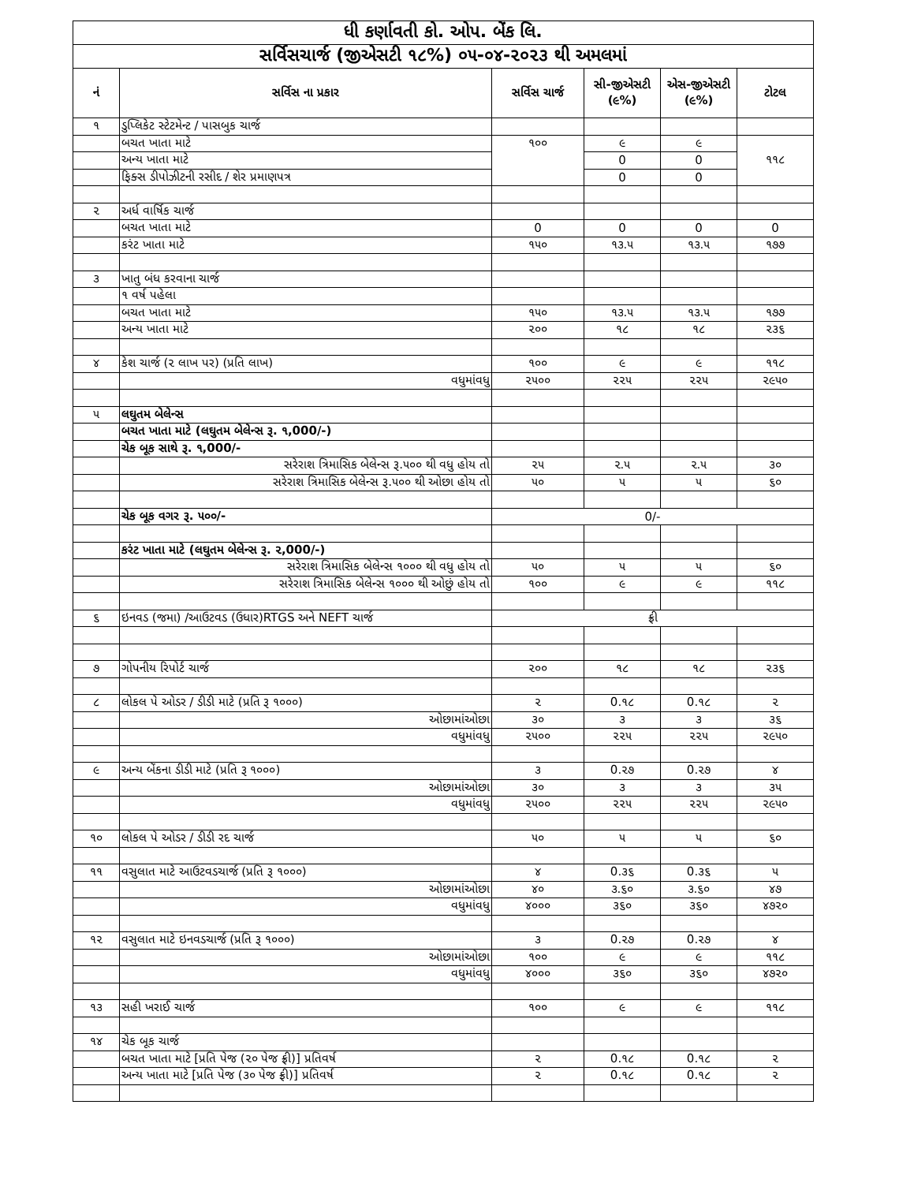| ધી કર્ણાવતી કો. ઓપ. બેંક લિ. | | | | | |
| સર્વિસચાર્જ (જીએસટી ૧૮%) ૦૫-૦૪-૨૦૨૩ થી અમલમાં | | | | | |
| નં | સર્વિસ ના પ્રકાર | સર્વિસ ચાર્જ | સી-જીએસટી (૯%) | એસ-જીએસટી (૯%) | ટોટલ |
| ૧ | ડુપ્લિકેટ સ્ટેટમેન્ટ / પાસબુક ચાર્જ | | | | |
| | બચત ખાતા માટે | ૧૦૦ | ૯ | ૯ | ૧૧૮ |
| | અન્ય ખાતા માટે | | 0 | 0 | |
| | ફિક્સ ડીપોઝીટની રસીદ / શેર પ્રમાણપત્ર | | 0 | 0 | |
| ૨ | અર્ધ વાર્ષિક ચાર્જ | | | | |
| | બચત ખાતા માટે | 0 | 0 | 0 | 0 |
| | કરંટ ખાતા માટે | ૧૫૦ | ૧૩.૫ | ૧૩.૫ | ૧૭૭ |
| ૩ | ખાતુ બંધ કરવાના ચાર્જ | | | | |
| | ૧ વર્ષ પહેલા | | | | |
| | બચત ખાતા માટે | ૧૫૦ | ૧૩.૫ | ૧૩.૫ | ૧૭૭ |
| | અન્ય ખાતા માટે | ૨૦૦ | ૧૮ | ૧૮ | ૨૩૬ |
| ૪ | કેશ ચાર્જ (૨ લાખ પર) (પ્રતિ લાખ) | ૧૦૦ | ૯ | ૯ | ૧૧૮ |
| | વધુમાંવધુ | ૨૫૦૦ | ૨૨૫ | ૨૨૫ | ૨૯૫૦ |
| ૫ | લઘુતમ બેલેન્સ | | | | |
| | બચત ખાતા માટે (લઘુતમ બેલેન્સ રૂ. ૧,000/-) | | | | |
| | ચેક બૂક સાથે રૂ. ૧,000/- | | | | |
| | સરેરાશ ત્રિમાસિક બેલેન્સ રૂ.૫૦૦ થી વધુ હોય તો | ૨૫ | ૨.૫ | ૨.૫ | ૩૦ |
| | સરેરાશ ત્રિમાસિક બેલેન્સ રૂ.૫૦૦ થી ઓછા હોય તો | ૫૦ | ૫ | ૫ | ૬૦ |
| | ચેક બૂક વગર રૂ. ૫૦૦/- | 0/- | | | |
| | કરંટ ખાતા માટે (લઘુતમ બેલેન્સ રૂ. ૨,000/-) | | | | |
| | સરેરાશ ત્રિમાસિક બેલેન્સ ૧૦૦૦ થી વધુ હોય તો | ૫૦ | ૫ | ૫ | ૬૦ |
| | સરેરાશ ત્રિમાસિક બેલેન્સ ૧૦૦૦ થી ઓછું હોય તો | ૧૦૦ | ૯ | ૯ | ૧૧૮ |
| ૬ | ઇનવડ (જમા) /આઉટવડ (ઉધાર)RTGS અને NEFT ચાર્જ | ફ્રી | | | |
| ૭ | ગોપનીય રિપોર્ટ ચાર્જ | ૨૦૦ | ૧૮ | ૧૮ | ૨૩૬ |
| ૮ | લોકલ પે ઓડર / ડીડી માટે (પ્રતિ રૂ ૧૦૦૦) | ૨ | 0.૧૮ | 0.૧૮ | ૨ |
| | ઓછામાંઓછા | ૩૦ | ૩ | ૩ | ૩૬ |
| | વધુમાંવધુ | ૨૫૦૦ | ૨૨૫ | ૨૨૫ | ૨૯૫૦ |
| ૯ | અન્ય બેંકના ડીડી માટે (પ્રતિ રૂ ૧૦૦૦) | ૩ | 0.૨૭ | 0.૨૭ | ૪ |
| | ઓછામાંઓછા | ૩૦ | ૩ | ૩ | ૩૫ |
| | વધુમાંવધુ | ૨૫૦૦ | ૨૨૫ | ૨૨૫ | ૨૯૫૦ |
| ૧૦ | લોકલ પે ઓડર / ડીડી રદ ચાર્જ | ૫૦ | ૫ | ૫ | ૬૦ |
| ૧૧ | વસુલાત માટે આઉટવડચાર્જ (પ્રતિ રૂ ૧૦૦૦) | ૪ | 0.૩૬ | 0.૩૬ | ૫ |
| | ઓછામાંઓછા | ૪૦ | ૩.૬૦ | ૩.૬૦ | ૪૭ |
| | વધુમાંવધુ | ૪૦૦૦ | ૩૬૦ | ૩૬૦ | ૪૭૨૦ |
| ૧૨ | વસુલાત માટે ઇનવડચાર્જ (પ્રતિ રૂ ૧૦૦૦) | ૩ | 0.૨૭ | 0.૨૭ | ૪ |
| | ઓછામાંઓછા | ૧૦૦ | ૯ | ૯ | ૧૧૮ |
| | વધુમાંવધુ | ૪૦૦૦ | ૩૬૦ | ૩૬૦ | ૪૭૨૦ |
| ૧૩ | સહી ખરાઈ ચાર્જ | ૧૦૦ | ૯ | ૯ | ૧૧૮ |
| ૧૪ | ચેક બૂક ચાર્જ | | | | |
| | બચત ખાતા માટે [પ્રતિ પેજ (૨૦ પેજ ફ્રી)] પ્રતિવર્ષ | ૨ | 0.૧૮ | 0.૧૮ | ૨ |
| | અન્ય ખાતા માટે [પ્રતિ પેજ (૩૦ પેજ ફ્રી)] પ્રતિવર્ષ | ૨ | 0.૧૮ | 0.૧૮ | ૨ |